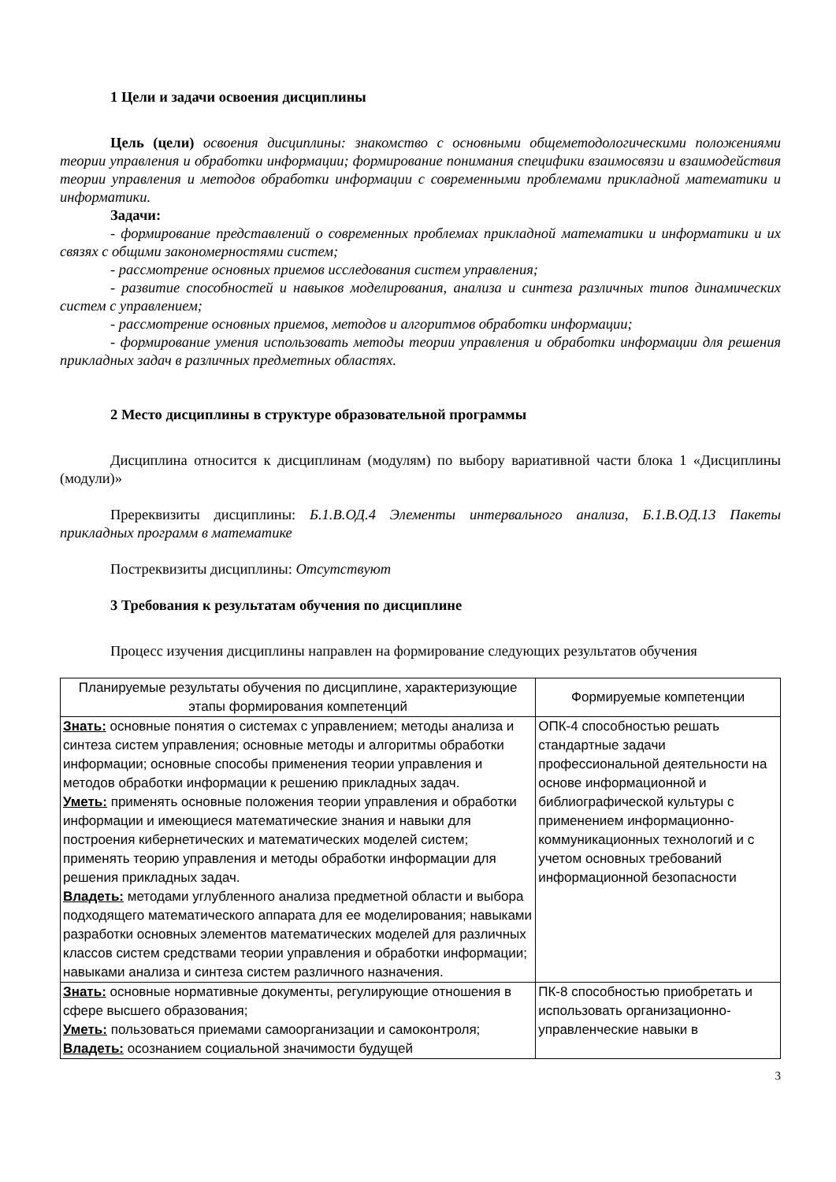1 Цели и задачи освоения дисциплины
Цель (цели) освоения дисциплины: знакомство с основными общеметодологическими положениями теории управления и обработки информации; формирование понимания специфики взаимосвязи и взаимодействия теории управления и методов обработки информации с современными проблемами прикладной математики и информатики.
Задачи:
- формирование представлений о современных проблемах прикладной математики и информатики и их связях с общими закономерностями систем;
- рассмотрение основных приемов исследования систем управления;
- развитие способностей и навыков моделирования, анализа и синтеза различных типов динамических систем с управлением;
- рассмотрение основных приемов, методов и алгоритмов обработки информации;
- формирование умения использовать методы теории управления и обработки информации для решения прикладных задач в различных предметных областях.
2 Место дисциплины в структуре образовательной программы
Дисциплина относится к дисциплинам (модулям) по выбору вариативной части блока 1 «Дисциплины (модули)»
Пререквизиты дисциплины: Б.1.В.ОД.4 Элементы интервального анализа, Б.1.В.ОД.13 Пакеты прикладных программ в математике
Постреквизиты дисциплины: Отсутствуют
3 Требования к результатам обучения по дисциплине
Процесс изучения дисциплины направлен на формирование следующих результатов обучения
| Планируемые результаты обучения по дисциплине, характеризующие этапы формирования компетенций | Формируемые компетенции |
| --- | --- |
| Знать: основные понятия о системах с управлением; методы анализа и синтеза систем управления; основные методы и алгоритмы обработки информации; основные способы применения теории управления и методов обработки информации к решению прикладных задач. Уметь: применять основные положения теории управления и обработки информации и имеющиеся математические знания и навыки для построения кибернетических и математических моделей систем; применять теорию управления и методы обработки информации для решения прикладных задач. Владеть: методами углубленного анализа предметной области и выбора подходящего математического аппарата для ее моделирования; навыками разработки основных элементов математических моделей для различных классов систем средствами теории управления и обработки информации; навыками анализа и синтеза систем различного назначения. | ОПК-4 способностью решать стандартные задачи профессиональной деятельности на основе информационной и библиографической культуры с применением информационно-коммуникационных технологий и с учетом основных требований информационной безопасности |
| Знать: основные нормативные документы, регулирующие отношения в сфере высшего образования; Уметь: пользоваться приемами самоорганизации и самоконтроля; Владеть: осознанием социальной значимости будущей | ПК-8 способностью приобретать и использовать организационно-управленческие навыки в |
3